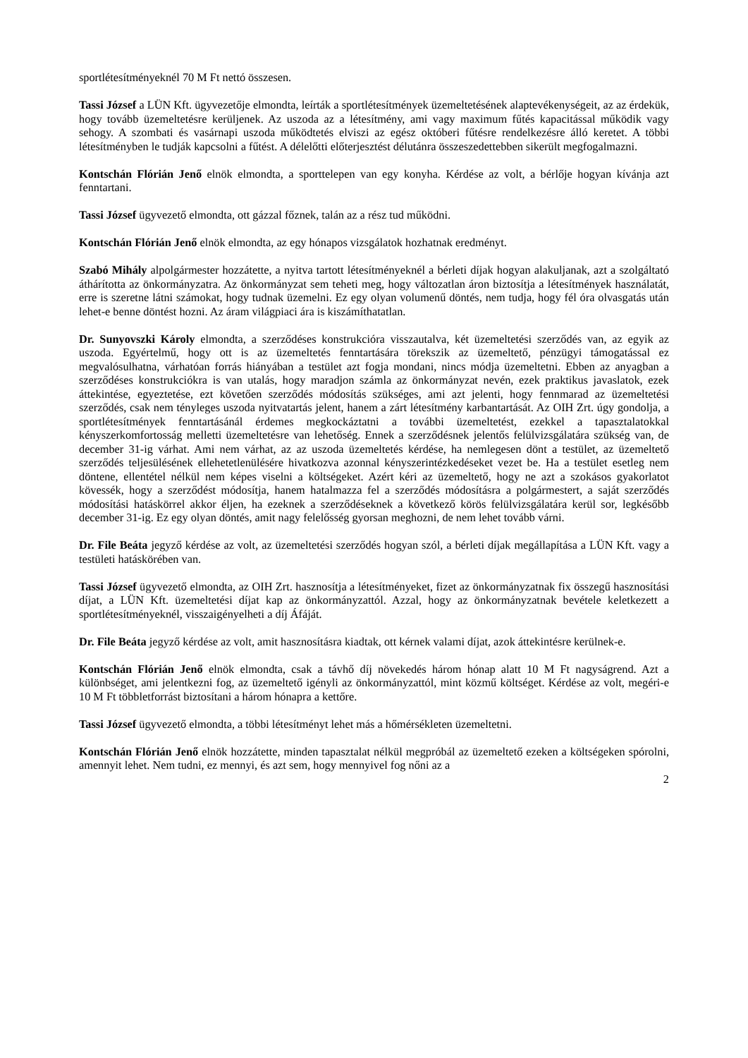sportlétesítményeknél 70 M Ft nettó összesen.
Tassi József a LÜN Kft. ügyvezetője elmondta, leírták a sportlétesítmények üzemeltetésének alaptevékenységeit, az az érdekük, hogy tovább üzemeltetésre kerüljenek. Az uszoda az a létesítmény, ami vagy maximum fűtés kapacitással működik vagy sehogy. A szombati és vasárnapi uszoda működtetés elviszi az egész októberi fűtésre rendelkezésre álló keretet. A többi létesítményben le tudják kapcsolni a fűtést. A délelőtti előterjesztést délutánra összeszedettebben sikerült megfogalmazni.
Kontschán Flórián Jenő elnök elmondta, a sporttelepen van egy konyha. Kérdése az volt, a bérlője hogyan kívánja azt fenntartani.
Tassi József ügyvezető elmondta, ott gázzal főznek, talán az a rész tud működni.
Kontschán Flórián Jenő elnök elmondta, az egy hónapos vizsgálatok hozhatnak eredményt.
Szabó Mihály alpolgármester hozzátette, a nyitva tartott létesítményeknél a bérleti díjak hogyan alakuljanak, azt a szolgáltató áthárította az önkormányzatra. Az önkormányzat sem teheti meg, hogy változatlan áron biztosítja a létesítmények használatát, erre is szeretne látni számokat, hogy tudnak üzemelni. Ez egy olyan volumenű döntés, nem tudja, hogy fél óra olvasgatás után lehet-e benne döntést hozni. Az áram világpiaci ára is kiszámíthatatlan.
Dr. Sunyovszki Károly elmondta, a szerződéses konstrukcióra visszautalva, két üzemeltetési szerződés van, az egyik az uszoda. Egyértelmű, hogy ott is az üzemeltetés fenntartására törekszik az üzemeltető, pénzügyi támogatással ez megvalósulhatna, várhatóan forrás hiányában a testület azt fogja mondani, nincs módja üzemeltetni. Ebben az anyagban a szerződéses konstrukciókra is van utalás, hogy maradjon számla az önkormányzat nevén, ezek praktikus javaslatok, ezek áttekintése, egyeztetése, ezt követően szerződés módosítás szükséges, ami azt jelenti, hogy fennmarad az üzemeltetési szerződés, csak nem tényleges uszoda nyitvatartás jelent, hanem a zárt létesítmény karbantartását. Az OIH Zrt. úgy gondolja, a sportlétesítmények fenntartásánál érdemes megkockáztatni a további üzemeltetést, ezekkel a tapasztalatokkal kényszerkomfortosság melletti üzemeltetésre van lehetőség. Ennek a szerződésnek jelentős felülvizsgálatára szükség van, de december 31-ig várhat. Ami nem várhat, az az uszoda üzemeltetés kérdése, ha nemlegesen dönt a testület, az üzemeltető szerződés teljesülésének ellehetetlenülésére hivatkozva azonnal kényszerintézkedéseket vezet be. Ha a testület esetleg nem döntene, ellentétel nélkül nem képes viselni a költségeket. Azért kéri az üzemeltető, hogy ne azt a szokásos gyakorlatot kövessék, hogy a szerződést módosítja, hanem hatalmazza fel a szerződés módosításra a polgármestert, a saját szerződés módosítási hatáskörrel akkor éljen, ha ezeknek a szerződéseknek a következő körös felülvizsgálatára kerül sor, legkésőbb december 31-ig. Ez egy olyan döntés, amit nagy felelősség gyorsan meghozni, de nem lehet tovább várni.
Dr. File Beáta jegyző kérdése az volt, az üzemeltetési szerződés hogyan szól, a bérleti díjak megállapítása a LÜN Kft. vagy a testületi hatáskörében van.
Tassi József ügyvezető elmondta, az OIH Zrt. hasznosítja a létesítményeket, fizet az önkormányzatnak fix összegű hasznosítási díjat, a LÜN Kft. üzemeltetési díjat kap az önkormányzattól. Azzal, hogy az önkormányzatnak bevétele keletkezett a sportlétesítményeknél, visszaigényelheti a díj Áfáját.
Dr. File Beáta jegyző kérdése az volt, amit hasznosításra kiadtak, ott kérnek valami díjat, azok áttekintésre kerülnek-e.
Kontschán Flórián Jenő elnök elmondta, csak a távhő díj növekedés három hónap alatt 10 M Ft nagyságrend. Azt a különbséget, ami jelentkezni fog, az üzemeltető igényli az önkormányzattól, mint közmű költséget. Kérdése az volt, megéri-e 10 M Ft többletforrást biztosítani a három hónapra a kettőre.
Tassi József ügyvezető elmondta, a többi létesítményt lehet más a hőmérsékleten üzemeltetni.
Kontschán Flórián Jenő elnök hozzátette, minden tapasztalat nélkül megpróbál az üzemeltető ezeken a költségeken spórolni, amennyit lehet. Nem tudni, ez mennyi, és azt sem, hogy mennyivel fog nőni az a
2